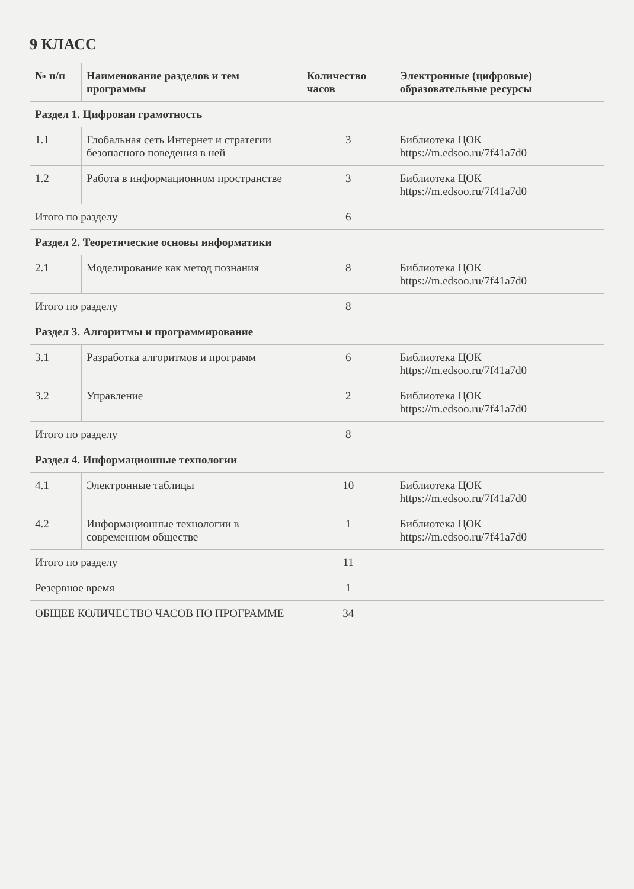9 КЛАСС
| № п/п | Наименование разделов и тем программы | Количество часов | Электронные (цифровые) образовательные ресурсы |
| --- | --- | --- | --- |
| Раздел 1. Цифровая грамотность | | | |
| 1.1 | Глобальная сеть Интернет и стратегии безопасного поведения в ней | 3 | Библиотека ЦОК https://m.edsoo.ru/7f41a7d0 |
| 1.2 | Работа в информационном пространстве | 3 | Библиотека ЦОК https://m.edsoo.ru/7f41a7d0 |
| Итого по разделу | | 6 | |
| Раздел 2. Теоретические основы информатики | | | |
| 2.1 | Моделирование как метод познания | 8 | Библиотека ЦОК https://m.edsoo.ru/7f41a7d0 |
| Итого по разделу | | 8 | |
| Раздел 3. Алгоритмы и программирование | | | |
| 3.1 | Разработка алгоритмов и программ | 6 | Библиотека ЦОК https://m.edsoo.ru/7f41a7d0 |
| 3.2 | Управление | 2 | Библиотека ЦОК https://m.edsoo.ru/7f41a7d0 |
| Итого по разделу | | 8 | |
| Раздел 4. Информационные технологии | | | |
| 4.1 | Электронные таблицы | 10 | Библиотека ЦОК https://m.edsoo.ru/7f41a7d0 |
| 4.2 | Информационные технологии в современном обществе | 1 | Библиотека ЦОК https://m.edsoo.ru/7f41a7d0 |
| Итого по разделу | | 11 | |
| Резервное время | | 1 | |
| ОБЩЕЕ КОЛИЧЕСТВО ЧАСОВ ПО ПРОГРАММЕ | | 34 | |